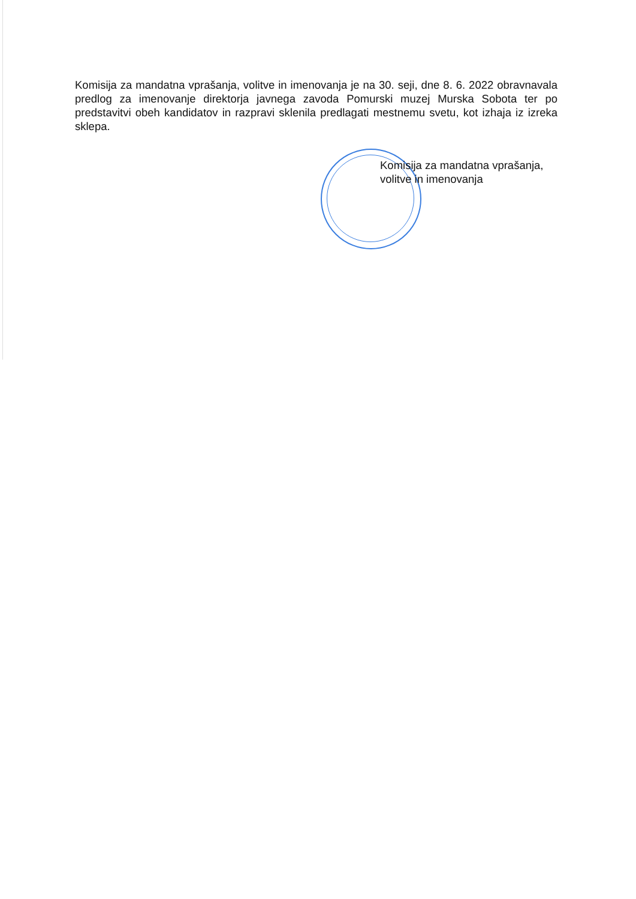Komisija za mandatna vprašanja, volitve in imenovanja je na 30. seji, dne 8. 6. 2022 obravnavala predlog za imenovanje direktorja javnega zavoda Pomurski muzej Murska Sobota ter po predstavitvi obeh kandidatov in razpravi sklenila predlagati mestnemu svetu, kot izhaja iz izreka sklepa.
Komisija za mandatna vprašanja,
volitve in imenovanja